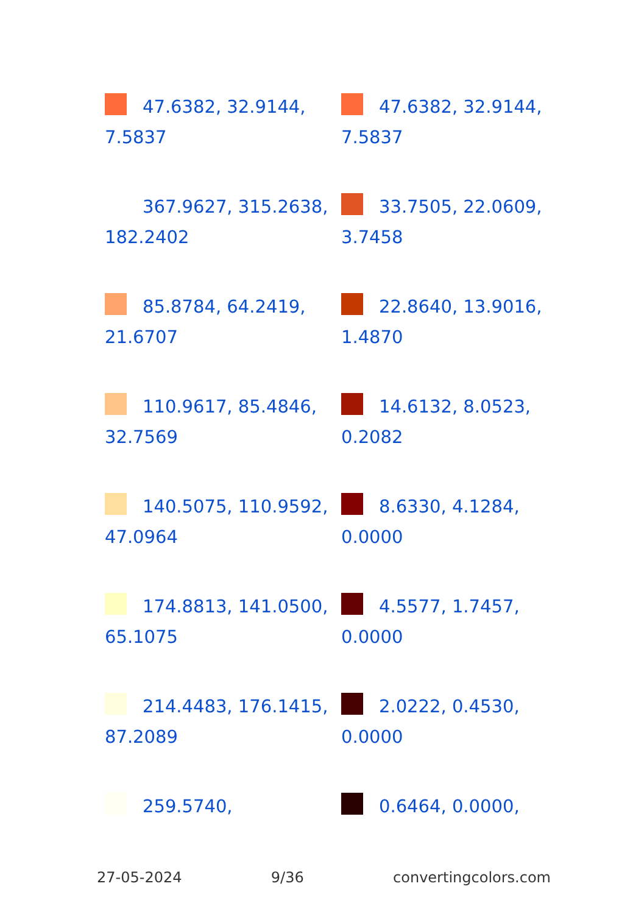47.6382, 32.9144, 7.5837
47.6382, 32.9144, 7.5837
367.9627, 315.2638, 182.2402
33.7505, 22.0609, 3.7458
85.8784, 64.2419, 21.6707
22.8640, 13.9016, 1.4870
110.9617, 85.4846, 32.7569
14.6132, 8.0523, 0.2082
140.5075, 110.9592, 47.0964
8.6330, 4.1284, 0.0000
174.8813, 141.0500, 65.1075
4.5577, 1.7457, 0.0000
214.4483, 176.1415, 87.2089
2.0222, 0.4530, 0.0000
259.5740,
0.6464, 0.0000,
27-05-2024 9/36 convertingcolors.com